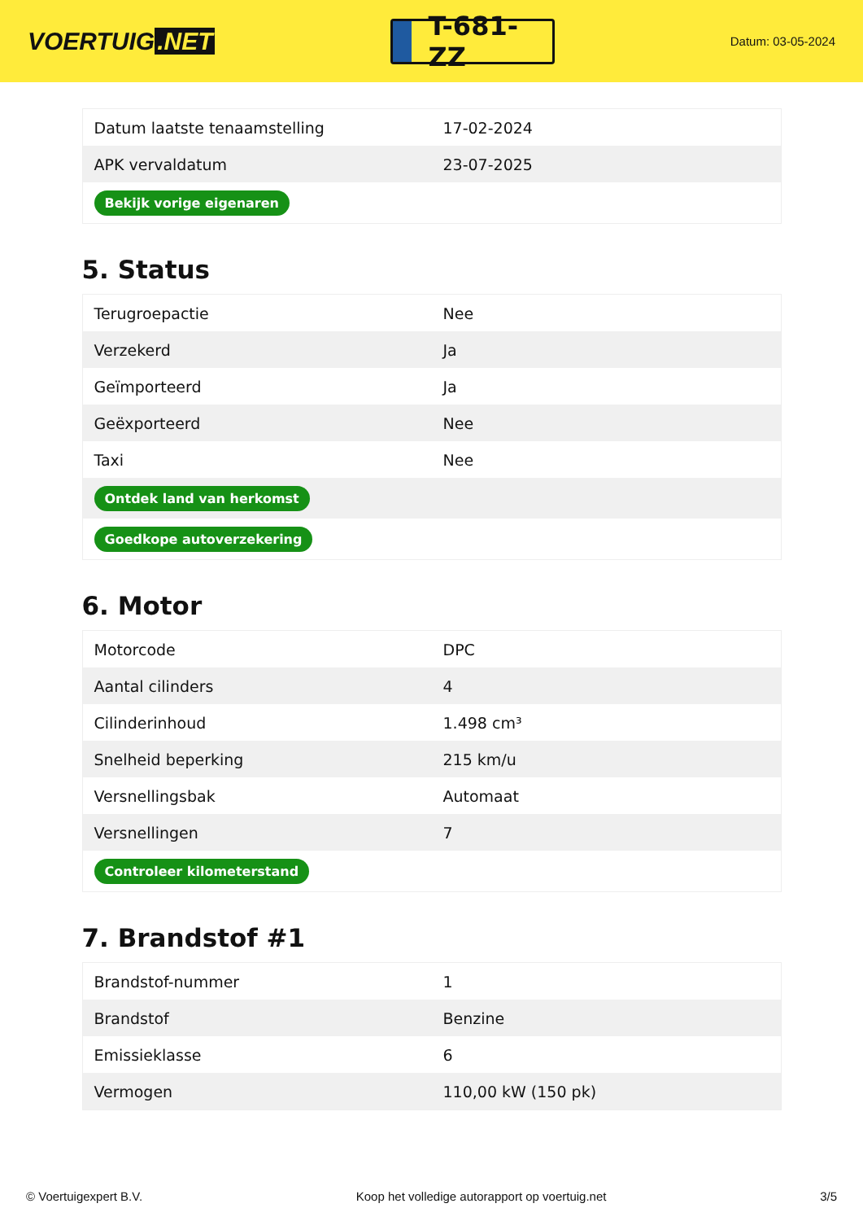VOERTUIG.NET
T-681-ZZ
Datum: 03-05-2024
| Datum laatste tenaamstelling | 17-02-2024 |
| APK vervaldatum | 23-07-2025 |
| Bekijk vorige eigenaren | |
5. Status
| Terugroepactie | Nee |
| Verzekerd | Ja |
| Geïmporteerd | Ja |
| Geëxporteerd | Nee |
| Taxi | Nee |
| Ontdek land van herkomst | |
| Goedkope autoverzekering | |
6. Motor
| Motorcode | DPC |
| Aantal cilinders | 4 |
| Cilinderinhoud | 1.498 cm³ |
| Snelheid beperking | 215 km/u |
| Versnellingsbak | Automaat |
| Versnellingen | 7 |
| Controleer kilometerstand | |
7. Brandstof #1
| Brandstof-nummer | 1 |
| Brandstof | Benzine |
| Emissieklasse | 6 |
| Vermogen | 110,00 kW (150 pk) |
© Voertuigexpert B.V. Koop het volledige autorapport op voertuig.net 3/5